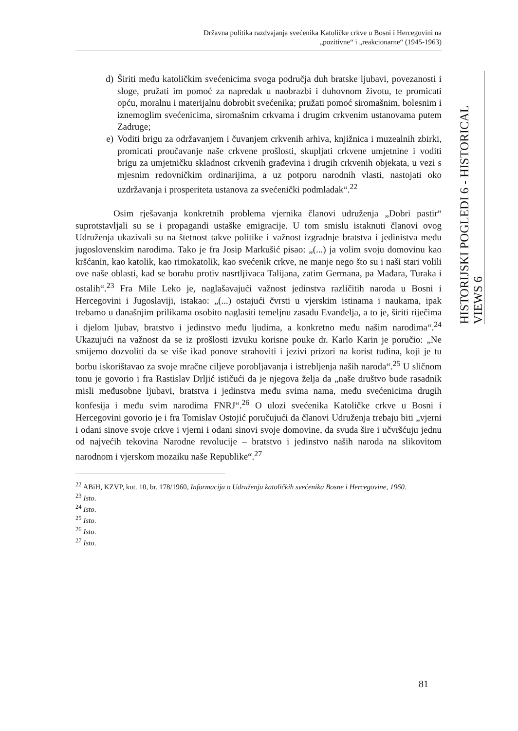Državna politika razdvajanja svećenika Katoličke crkve u Bosni i Hercegovini na
„pozitivne“ i „reakcionarne“ (1945-1963)
HISTORIJSKI POGLEDI 6 - HISTORICAL VIEWS 6
d) Širiti među katoličkim svećenicima svoga područja duh bratske ljubavi, povezanosti i sloge, pružati im pomoć za napredak u naobrazbi i duhovnom životu, te promicati opću, moralnu i materijalnu dobrobit svećenika; pružati pomoć siromašnim, bolesnim i iznemoglim svećenicima, siromašnim crkvama i drugim crkvenim ustanovama putem Zadruge;
e) Voditi brigu za održavanjem i čuvanjem crkvenih arhiva, knjižnica i muzealnih zbirki, promicati proučavanje naše crkvene prošlosti, skupljati crkvene umjetnine i voditi brigu za umjetničku skladnost crkvenih građevina i drugih crkvenih objekata, u vezi s mjesnim redovničkim ordinarijima, a uz potporu narodnih vlasti, nastojati oko uzdržavanja i prosperiteta ustanova za svećenički podmladak“.<sup>22</sup>
Osim rješavanja konkretnih problema vjernika članovi udruženja „Dobri pastir“ suprotstavljali su se i propagandi ustaške emigracije. U tom smislu istaknuti članovi ovog Udruženja ukazivali su na štetnost takve politike i važnost izgradnje bratstva i jedinistva među jugoslovenskim narodima. Tako je fra Josip Markušić pisao: „(...) ja volim svoju domovinu kao kršćanin, kao katolik, kao rimokatolik, kao svećenik crkve, ne manje nego što su i naši stari volili ove naše oblasti, kad se borahu protiv nasrtljivaca Talijana, zatim Germana, pa Mađara, Turaka i ostalih“.<sup>23</sup> Fra Mile Leko je, naglašavajući važnost jedinstva različitih naroda u Bosni i Hercegovini i Jugoslaviji, istakao: „(...) ostajući čvrsti u vjerskim istinama i naukama, ipak trebamo u današnjim prilikama osobito naglasiti temeljnu zasadu Evanđelja, a to je, širiti riječima i djelom ljubav, bratstvo i jedinstvo među ljudima, a konkretno među našim narodima“.<sup>24</sup> Ukazujući na važnost da se iz prošlosti izvuku korisne pouke dr. Karlo Karin je poručio: „Ne smijemo dozvoliti da se više ikad ponove strahoviti i jezivi prizori na korist tuđina, koji je tu borbu iskorištavao za svoje mračne ciljeve porobljavanja i istrebljenja naših naroda“.<sup>25</sup> U sličnom tonu je govorio i fra Rastislav Drljić ističući da je njegova želja da „naše društvo bude rasadnik misli međusobne ljubavi, bratstva i jedinstva među svima nama, među svećenicima drugih konfesija i među svim narodima FNRJ“.<sup>26</sup> O ulozi svećenika Katoličke crkve u Bosni i Hercegovini govorio je i fra Tomislav Ostojić poručujući da članovi Udruženja trebaju biti „vjerni i odani sinove svoje crkve i vjerni i odani sinovi svoje domovine, da svuda šire i učvršćuju jednu od najvećih tekovina Narodne revolucije – bratstvo i jedinstvo naših naroda na slikovitom narodnom i vjerskom mozaiku naše Republike“.<sup>27</sup>
<sup>22</sup> ABiH, KZVP, kut. 10, br. 178/1960, Informacija o Udruženju katoličkih svećenika Bosne i Hercegovine, 1960.
<sup>23</sup> Isto.
<sup>24</sup> Isto.
<sup>25</sup> Isto.
<sup>26</sup> Isto.
<sup>27</sup> Isto.
81